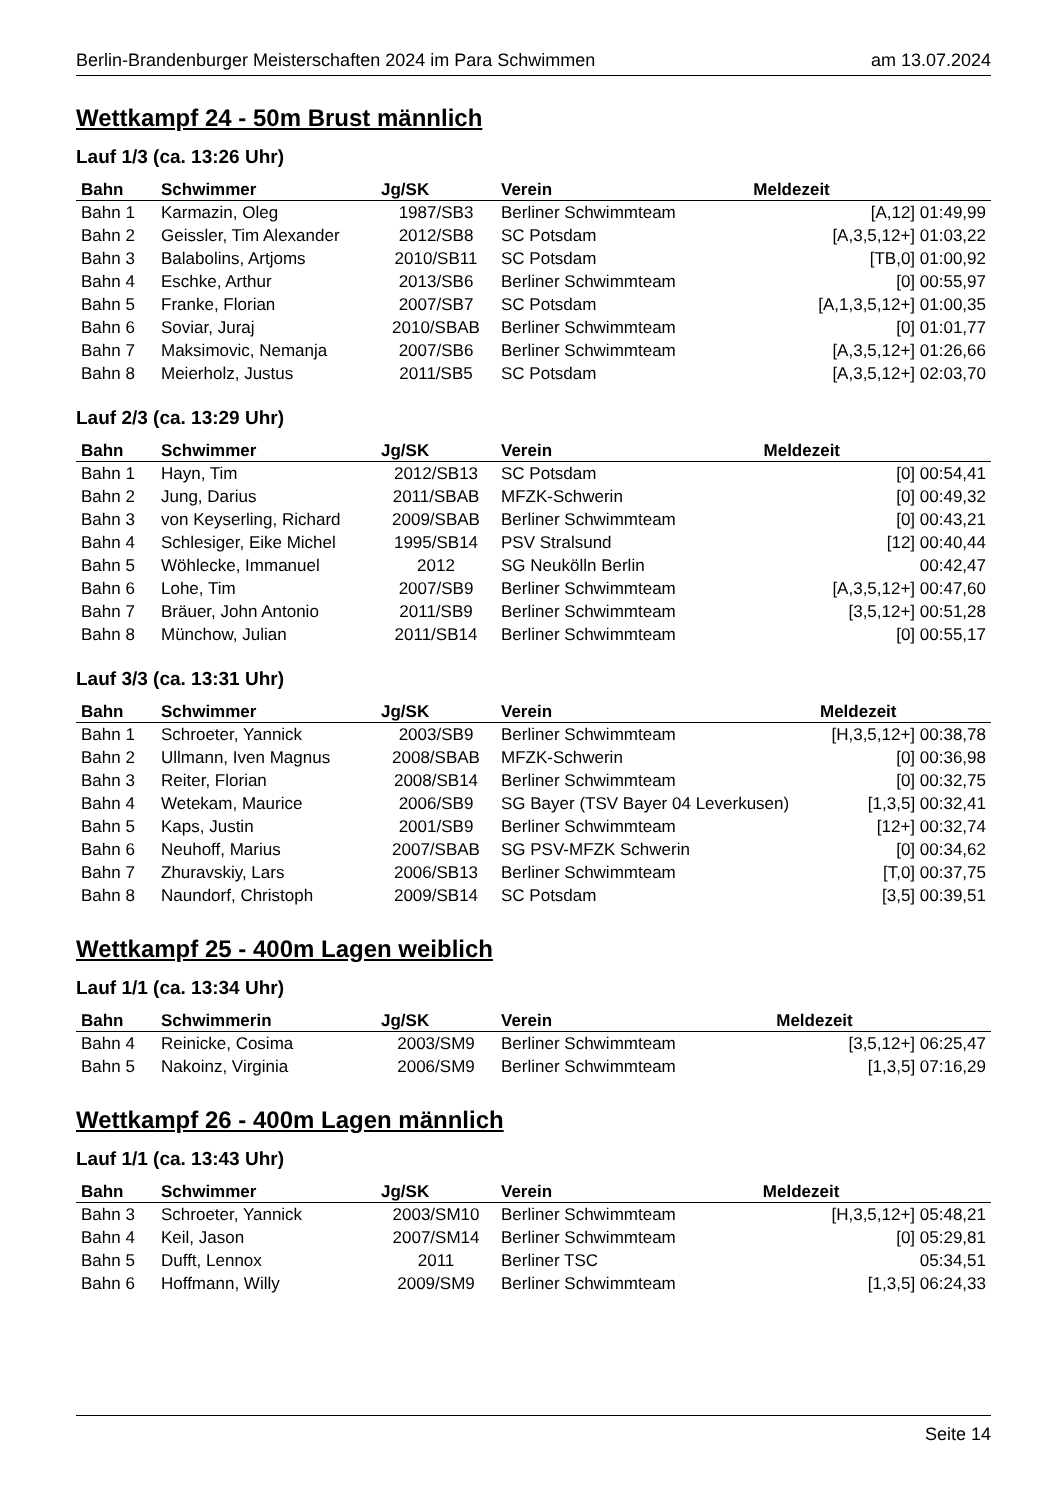Berlin-Brandenburger Meisterschaften 2024 im Para Schwimmen am 13.07.2024
Wettkampf 24 - 50m Brust männlich
Lauf 1/3 (ca. 13:26 Uhr)
| Bahn | Schwimmer | Jg/SK | Verein | Meldezeit |
| --- | --- | --- | --- | --- |
| Bahn 1 | Karmazin, Oleg | 1987/SB3 | Berliner Schwimmteam | [A,12] 01:49,99 |
| Bahn 2 | Geissler, Tim Alexander | 2012/SB8 | SC Potsdam | [A,3,5,12+] 01:03,22 |
| Bahn 3 | Balabolins, Artjoms | 2010/SB11 | SC Potsdam | [TB,0] 01:00,92 |
| Bahn 4 | Eschke, Arthur | 2013/SB6 | Berliner Schwimmteam | [0] 00:55,97 |
| Bahn 5 | Franke, Florian | 2007/SB7 | SC Potsdam | [A,1,3,5,12+] 01:00,35 |
| Bahn 6 | Soviar, Juraj | 2010/SBAB | Berliner Schwimmteam | [0] 01:01,77 |
| Bahn 7 | Maksimovic, Nemanja | 2007/SB6 | Berliner Schwimmteam | [A,3,5,12+] 01:26,66 |
| Bahn 8 | Meierholz, Justus | 2011/SB5 | SC Potsdam | [A,3,5,12+] 02:03,70 |
Lauf 2/3 (ca. 13:29 Uhr)
| Bahn | Schwimmer | Jg/SK | Verein | Meldezeit |
| --- | --- | --- | --- | --- |
| Bahn 1 | Hayn, Tim | 2012/SB13 | SC Potsdam | [0] 00:54,41 |
| Bahn 2 | Jung, Darius | 2011/SBAB | MFZK-Schwerin | [0] 00:49,32 |
| Bahn 3 | von Keyserling, Richard | 2009/SBAB | Berliner Schwimmteam | [0] 00:43,21 |
| Bahn 4 | Schlesiger, Eike Michel | 1995/SB14 | PSV Stralsund | [12] 00:40,44 |
| Bahn 5 | Wöhlecke, Immanuel | 2012 | SG Neukölln Berlin | 00:42,47 |
| Bahn 6 | Lohe, Tim | 2007/SB9 | Berliner Schwimmteam | [A,3,5,12+] 00:47,60 |
| Bahn 7 | Bräuer, John Antonio | 2011/SB9 | Berliner Schwimmteam | [3,5,12+] 00:51,28 |
| Bahn 8 | Münchow, Julian | 2011/SB14 | Berliner Schwimmteam | [0] 00:55,17 |
Lauf 3/3 (ca. 13:31 Uhr)
| Bahn | Schwimmer | Jg/SK | Verein | Meldezeit |
| --- | --- | --- | --- | --- |
| Bahn 1 | Schroeter, Yannick | 2003/SB9 | Berliner Schwimmteam | [H,3,5,12+] 00:38,78 |
| Bahn 2 | Ullmann, Iven Magnus | 2008/SBAB | MFZK-Schwerin | [0] 00:36,98 |
| Bahn 3 | Reiter, Florian | 2008/SB14 | Berliner Schwimmteam | [0] 00:32,75 |
| Bahn 4 | Wetekam, Maurice | 2006/SB9 | SG Bayer (TSV Bayer 04 Leverkusen) | [1,3,5] 00:32,41 |
| Bahn 5 | Kaps, Justin | 2001/SB9 | Berliner Schwimmteam | [12+] 00:32,74 |
| Bahn 6 | Neuhoff, Marius | 2007/SBAB | SG PSV-MFZK Schwerin | [0] 00:34,62 |
| Bahn 7 | Zhuravskiy, Lars | 2006/SB13 | Berliner Schwimmteam | [T,0] 00:37,75 |
| Bahn 8 | Naundorf, Christoph | 2009/SB14 | SC Potsdam | [3,5] 00:39,51 |
Wettkampf 25 - 400m Lagen weiblich
Lauf 1/1 (ca. 13:34 Uhr)
| Bahn | Schwimmerin | Jg/SK | Verein | Meldezeit |
| --- | --- | --- | --- | --- |
| Bahn 4 | Reinicke, Cosima | 2003/SM9 | Berliner Schwimmteam | [3,5,12+] 06:25,47 |
| Bahn 5 | Nakoinz, Virginia | 2006/SM9 | Berliner Schwimmteam | [1,3,5] 07:16,29 |
Wettkampf 26 - 400m Lagen männlich
Lauf 1/1 (ca. 13:43 Uhr)
| Bahn | Schwimmer | Jg/SK | Verein | Meldezeit |
| --- | --- | --- | --- | --- |
| Bahn 3 | Schroeter, Yannick | 2003/SM10 | Berliner Schwimmteam | [H,3,5,12+] 05:48,21 |
| Bahn 4 | Keil, Jason | 2007/SM14 | Berliner Schwimmteam | [0] 05:29,81 |
| Bahn 5 | Dufft, Lennox | 2011 | Berliner TSC | 05:34,51 |
| Bahn 6 | Hoffmann, Willy | 2009/SM9 | Berliner Schwimmteam | [1,3,5] 06:24,33 |
Seite 14